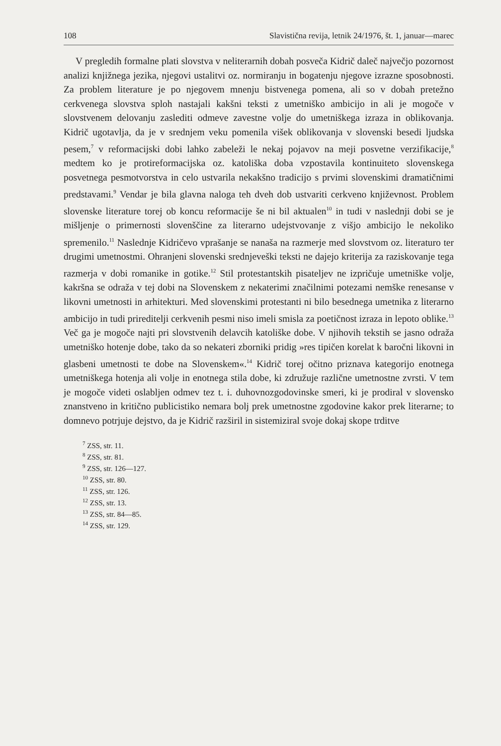108 Slavistična revija, letnik 24/1976, št. 1, januar—marec
V pregledih formalne plati slovstva v neliterarnih dobah posveča Kidrič daleč največjo pozornost analizi knjižnega jezika, njegovi ustalitvi oz. normiranju in bogatenju njegove izrazne sposobnosti. Za problem literature je po njegovem mnenju bistvenega pomena, ali so v dobah pretežno cerkvenega slovstva sploh nastajali kakšni teksti z umetniško ambicijo in ali je mogoče v slovstvenem delovanju zaslediti odmeve zavestne volje do umetniškega izraza in oblikovanja. Kidrič ugotavlja, da je v srednjem veku pomenila višek oblikovanja v slovenski besedi ljudska pesem,<sup>7</sup> v reformacijski dobi lahko zabeleži le nekaj pojavov na meji posvetne verzifikacije,<sup>8</sup> medtem ko je protireformacijska oz. katoliška doba vzpostavila kontinuiteto slovenskega posvetnega pesmotvorstva in celo ustvarila nekakšno tradicijo s prvimi slovenskimi dramatičnimi predstavami.<sup>9</sup> Vendar je bila glavna naloga teh dveh dob ustvariti cerkveno književnost. Problem slovenske literature torej ob koncu reformacije še ni bil aktualen<sup>10</sup> in tudi v naslednji dobi se je mišljenje o primernosti slovenščine za literarno udejstvovanje z višjo ambicijo le nekoliko spremenilo.<sup>11</sup> Naslednje Kidričevo vprašanje se nanaša na razmerje med slovstvom oz. literaturo ter drugimi umetnostmi. Ohranjeni slovenski srednjeveški teksti ne dajejo kriterija za raziskovanje tega razmerja v dobi romanike in gotike.<sup>12</sup> Stil protestantskih pisateljev ne izpričuje umetniške volje, kakršna se odraža v tej dobi na Slovenskem z nekaterimi značilnimi potezami nemške renesanse v likovni umetnosti in arhitekturi. Med slovenskimi protestanti ni bilo besednega umetnika z literarno ambicijo in tudi prireditelji cerkvenih pesmi niso imeli smisla za poetičnost izraza in lepoto oblike.<sup>13</sup> Več ga je mogoče najti pri slovstvenih delavcih katoliške dobe. V njihovih tekstih se jasno odraža umetniško hotenje dobe, tako da so nekateri zborniki pridig »res tipičen korelat k baročni likovni in glasbeni umetnosti te dobe na Slovenskem«.<sup>14</sup> Kidrič torej očitno priznava kategorijo enotnega umetniškega hotenja ali volje in enotnega stila dobe, ki združuje različne umetnostne zvrsti. V tem je mogoče videti oslabljen odmev tez t. i. duhovnozgodovinske smeri, ki je prodiral v slovensko znanstveno in kritično publicistiko nemara bolj prek umetnostne zgodovine kakor prek literarne; to domnevo potrjuje dejstvo, da je Kidrič razširil in sistemiziral svoje dokaj skope trditve
<sup>7</sup> ZSS, str. 11.
<sup>8</sup> ZSS, str. 81.
<sup>9</sup> ZSS, str. 126—127.
<sup>10</sup> ZSS, str. 80.
<sup>11</sup> ZSS, str. 126.
<sup>12</sup> ZSS, str. 13.
<sup>13</sup> ZSS, str. 84—85.
<sup>14</sup> ZSS, str. 129.